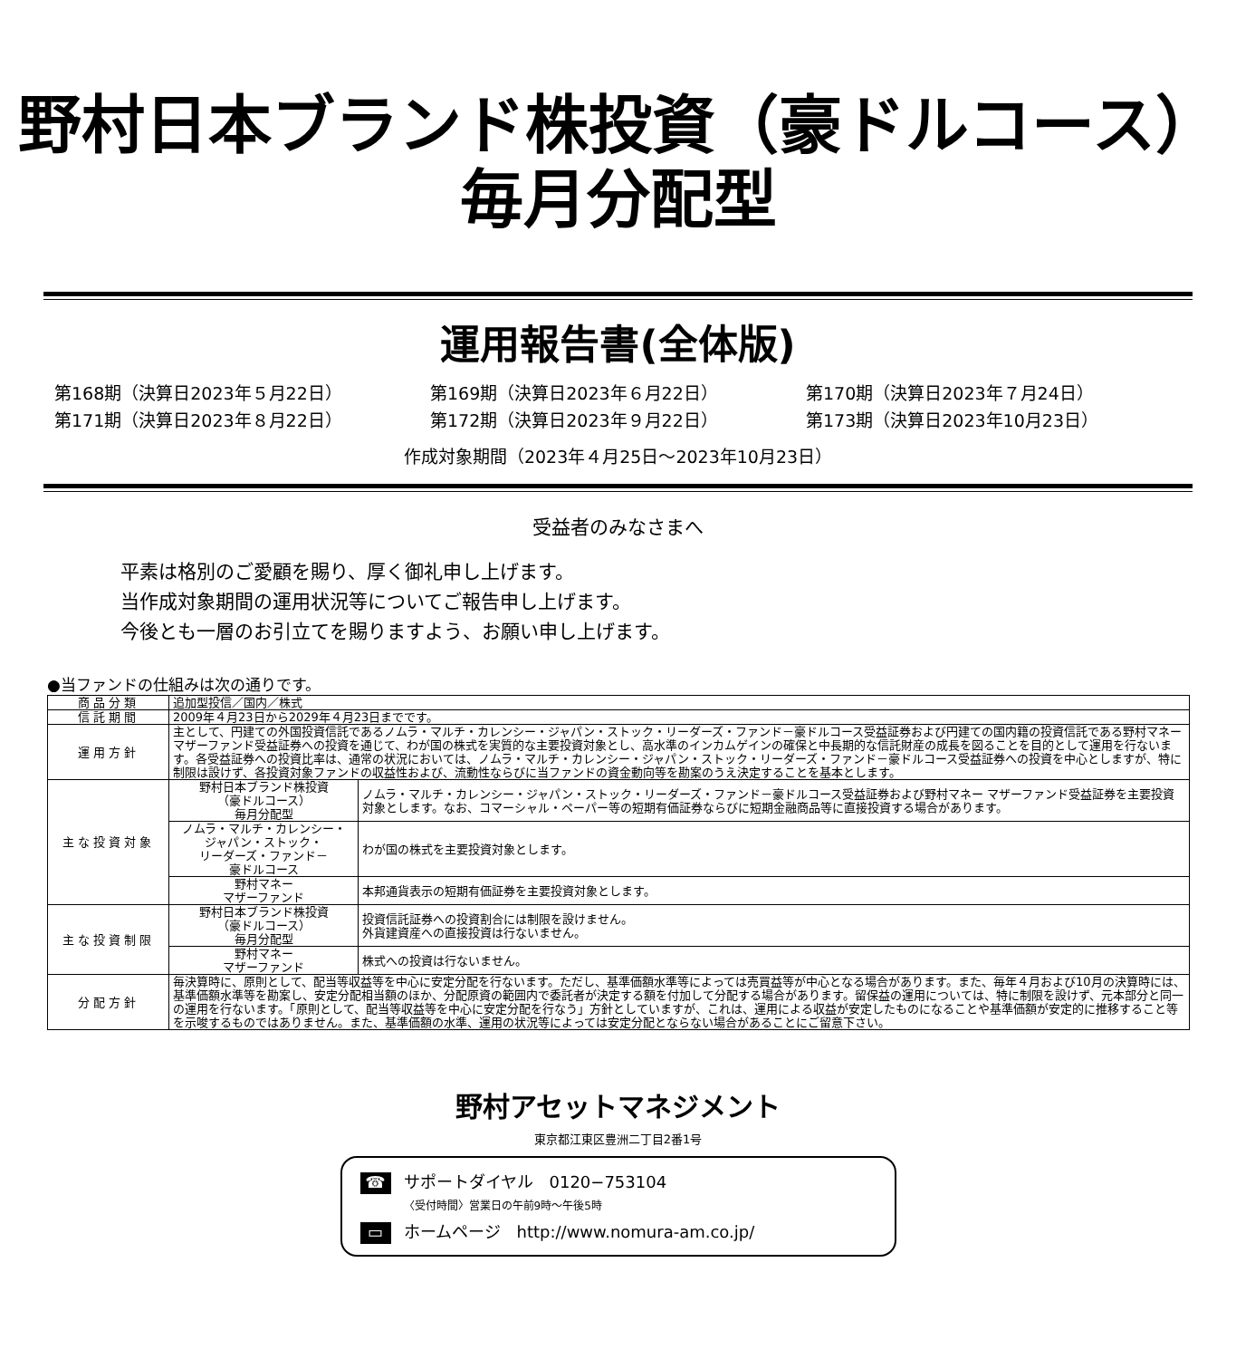野村日本ブランド株投資（豪ドルコース）
毎月分配型
運用報告書(全体版)
第168期（決算日2023年５月22日）
第169期（決算日2023年６月22日）
第170期（決算日2023年７月24日）
第171期（決算日2023年８月22日）
第172期（決算日2023年９月22日）
第173期（決算日2023年10月23日）
作成対象期間（2023年４月25日～2023年10月23日）
受益者のみなさまへ
平素は格別のご愛顧を賜り、厚く御礼申し上げます。
当作成対象期間の運用状況等についてご報告申し上げます。
今後とも一層のお引立てを賜りますよう、お願い申し上げます。
●当ファンドの仕組みは次の通りです。
| 商品分類 | 追加型投信／国内／株式 | |
| 信託期間 | 2009年４月23日から2029年４月23日までです。 | |
| 運用方針 | 主として、円建ての外国投資信託であるノムラ・マルチ・カレンシー・ジャパン・ストック・リーダーズ・ファンド－豪ドルコース受益証券および円建ての国内籍の投資信託である野村マネー マザーファンド受益証券への投資を通じて、わが国の株式を実質的な主要投資対象とし、高水準のインカムゲインの確保と中長期的な信託財産の成長を図ることを目的として運用を行ないます。各受益証券への投資比率は、通常の状況においては、ノムラ・マルチ・カレンシー・ジャパン・ストック・リーダーズ・ファンド－豪ドルコース受益証券への投資を中心としますが、特に制限は設けず、各投資対象ファンドの収益性および、流動性ならびに当ファンドの資金動向等を勘案のうえ決定することを基本とします。 | |
| 主な投資対象 | 野村日本ブランド株投資 （豪ドルコース） 毎月分配型 | ノムラ・マルチ・カレンシー・ジャパン・ストック・リーダーズ・ファンド－豪ドルコース受益証券および野村マネー マザーファンド受益証券を主要投資対象とします。なお、コマーシャル・ペーパー等の短期有価証券ならびに短期金融商品等に直接投資する場合があります。 |
| | ノムラ・マルチ・カレンシー・ ジャパン・ストック・ リーダーズ・ファンド－ 豪ドルコース | わが国の株式を主要投資対象とします。 |
| | 野村マネー マザーファンド | 本邦通貨表示の短期有価証券を主要投資対象とします。 |
| 主な投資制限 | 野村日本ブランド株投資 （豪ドルコース） 毎月分配型 | 投資信託証券への投資割合には制限を設けません。 外貨建資産への直接投資は行ないません。 |
| | 野村マネー マザーファンド | 株式への投資は行ないません。 |
| 分配方針 | 毎決算時に、原則として、配当等収益等を中心に安定分配を行ないます。ただし、基準価額水準等によっては売買益等が中心となる場合があります。また、毎年４月および10月の決算時には、基準価額水準等を勘案し、安定分配相当額のほか、分配原資の範囲内で委託者が決定する額を付加して分配する場合があります。留保益の運用については、特に制限を設けず、元本部分と同一の運用を行ないます。「原則として、配当等収益等を中心に安定分配を行なう」方針としていますが、これは、運用による収益が安定したものになることや基準価額が安定的に推移すること等を示唆するものではありません。また、基準価額の水準、運用の状況等によっては安定分配とならない場合があることにご留意下さい。 | |
野村アセットマネジメント
東京都江東区豊洲二丁目2番1号
☎ サポートダイヤル　0120−753104
〈受付時間〉営業日の午前9時～午後5時
▭ ホームページ　http://www.nomura-am.co.jp/